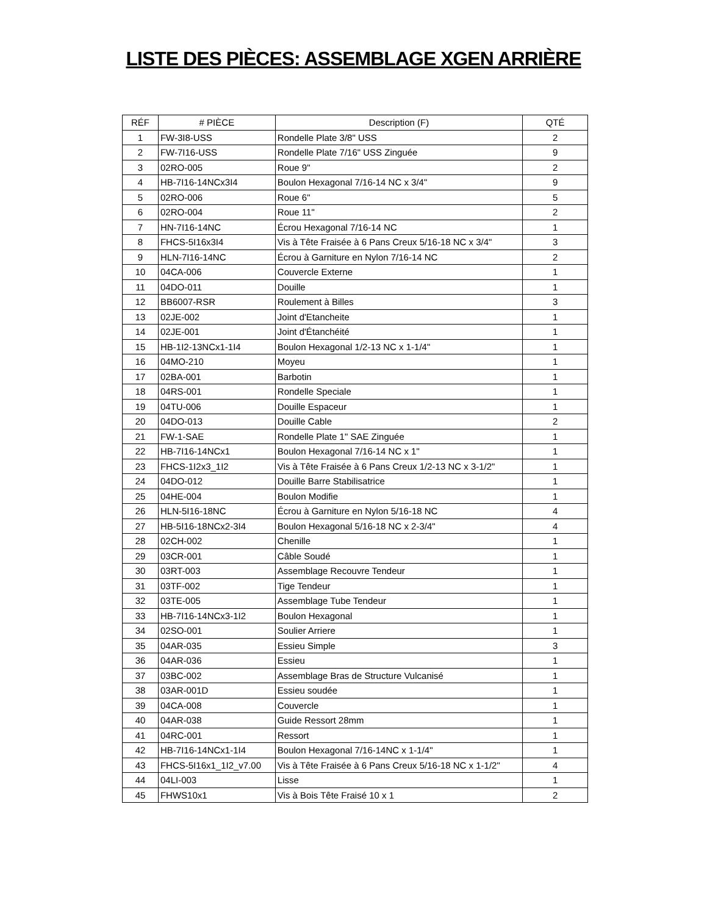LISTE DES PIÈCES: ASSEMBLAGE XGEN ARRIÈRE
| RÉF | # PIÈCE | Description (F) | QTÉ |
| --- | --- | --- | --- |
| 1 | FW-3I8-USS | Rondelle Plate 3/8" USS | 2 |
| 2 | FW-7I16-USS | Rondelle Plate 7/16" USS Zinguée | 9 |
| 3 | 02RO-005 | Roue 9" | 2 |
| 4 | HB-7I16-14NCx3I4 | Boulon Hexagonal 7/16-14 NC x 3/4" | 9 |
| 5 | 02RO-006 | Roue 6" | 5 |
| 6 | 02RO-004 | Roue 11" | 2 |
| 7 | HN-7I16-14NC | Écrou Hexagonal 7/16-14 NC | 1 |
| 8 | FHCS-5I16x3I4 | Vis à Tête Fraisée à 6 Pans Creux 5/16-18 NC x 3/4" | 3 |
| 9 | HLN-7I16-14NC | Écrou à Garniture en Nylon 7/16-14 NC | 2 |
| 10 | 04CA-006 | Couvercle Externe | 1 |
| 11 | 04DO-011 | Douille | 1 |
| 12 | BB6007-RSR | Roulement à Billes | 3 |
| 13 | 02JE-002 | Joint d'Etancheite | 1 |
| 14 | 02JE-001 | Joint d'Étanchéité | 1 |
| 15 | HB-1I2-13NCx1-1I4 | Boulon Hexagonal 1/2-13 NC x 1-1/4" | 1 |
| 16 | 04MO-210 | Moyeu | 1 |
| 17 | 02BA-001 | Barbotin | 1 |
| 18 | 04RS-001 | Rondelle Speciale | 1 |
| 19 | 04TU-006 | Douille Espaceur | 1 |
| 20 | 04DO-013 | Douille Cable | 2 |
| 21 | FW-1-SAE | Rondelle Plate 1" SAE Zinguée | 1 |
| 22 | HB-7I16-14NCx1 | Boulon Hexagonal 7/16-14 NC x 1" | 1 |
| 23 | FHCS-1I2x3_1I2 | Vis à Tête Fraisée à 6 Pans Creux 1/2-13 NC x 3-1/2" | 1 |
| 24 | 04DO-012 | Douille Barre Stabilisatrice | 1 |
| 25 | 04HE-004 | Boulon Modifie | 1 |
| 26 | HLN-5I16-18NC | Écrou à Garniture en Nylon 5/16-18 NC | 4 |
| 27 | HB-5I16-18NCx2-3I4 | Boulon Hexagonal 5/16-18 NC x 2-3/4" | 4 |
| 28 | 02CH-002 | Chenille | 1 |
| 29 | 03CR-001 | Câble Soudé | 1 |
| 30 | 03RT-003 | Assemblage Recouvre Tendeur | 1 |
| 31 | 03TF-002 | Tige Tendeur | 1 |
| 32 | 03TE-005 | Assemblage Tube Tendeur | 1 |
| 33 | HB-7I16-14NCx3-1I2 | Boulon Hexagonal | 1 |
| 34 | 02SO-001 | Soulier Arriere | 1 |
| 35 | 04AR-035 | Essieu Simple | 3 |
| 36 | 04AR-036 | Essieu | 1 |
| 37 | 03BC-002 | Assemblage Bras de Structure Vulcanisé | 1 |
| 38 | 03AR-001D | Essieu soudée | 1 |
| 39 | 04CA-008 | Couvercle | 1 |
| 40 | 04AR-038 | Guide Ressort 28mm | 1 |
| 41 | 04RC-001 | Ressort | 1 |
| 42 | HB-7I16-14NCx1-1I4 | Boulon Hexagonal 7/16-14NC x 1-1/4" | 1 |
| 43 | FHCS-5I16x1_1I2_v7.00 | Vis à Tête Fraisée à 6 Pans Creux 5/16-18 NC x 1-1/2" | 4 |
| 44 | 04LI-003 | Lisse | 1 |
| 45 | FHWS10x1 | Vis à Bois Tête Fraisé 10 x 1 | 2 |